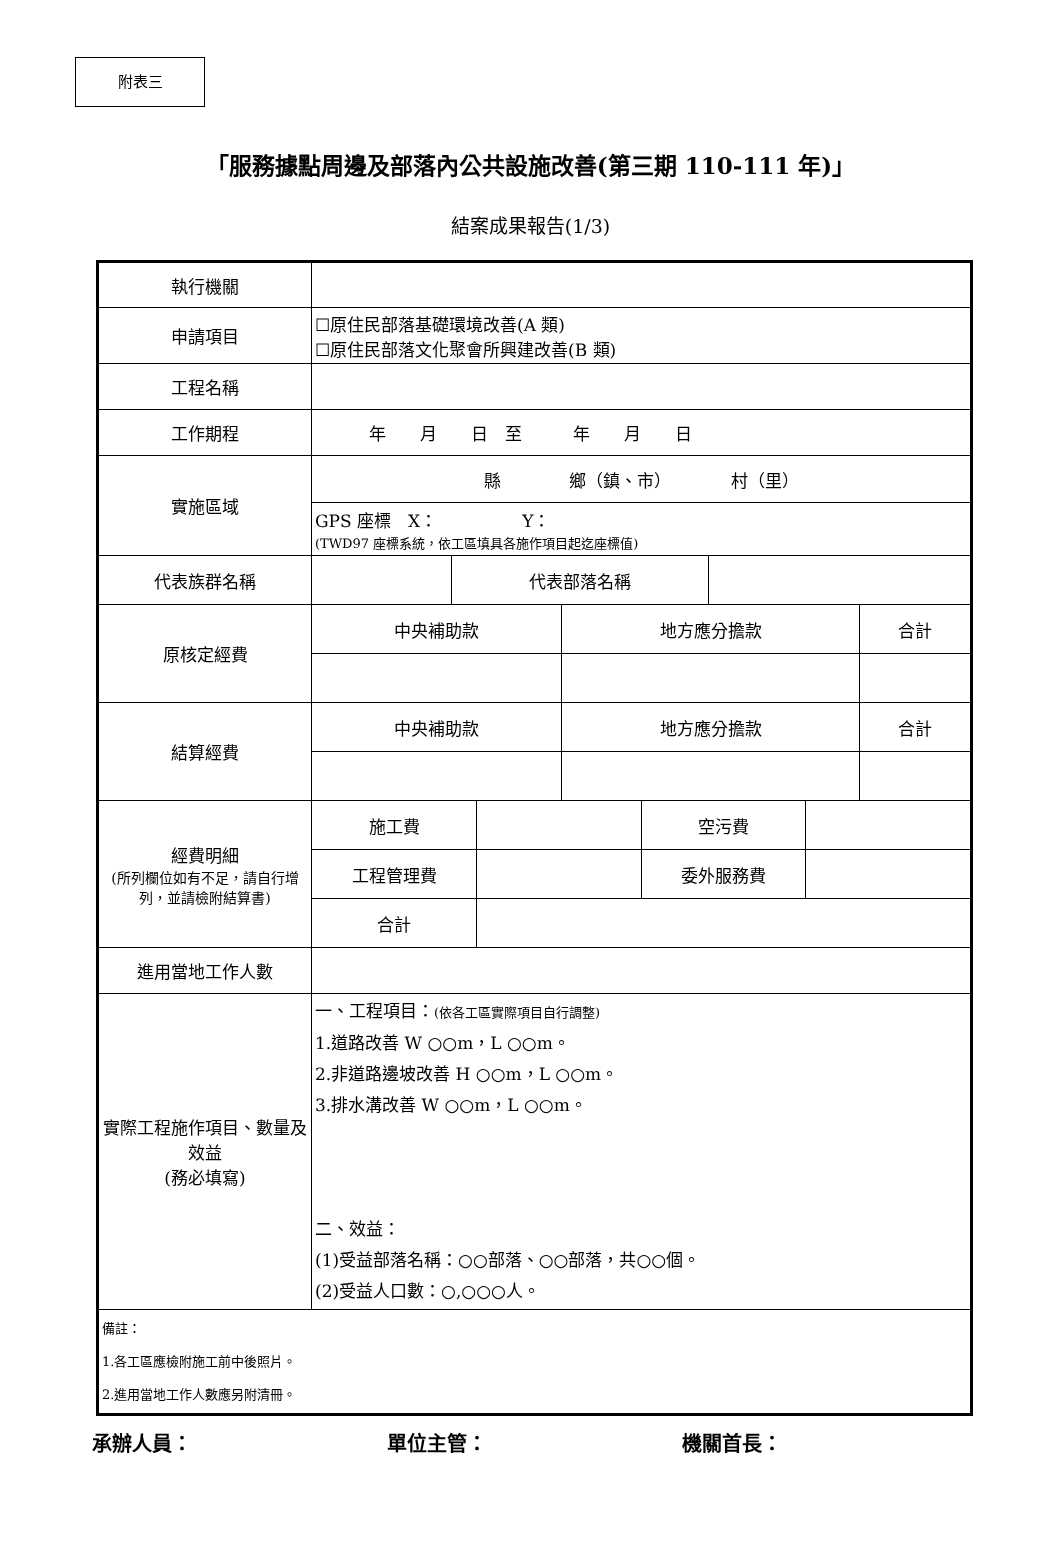附表三
「服務據點周邊及部落內公共設施改善(第三期 110-111 年)」
結案成果報告(1/3)
| 執行機關 | |
| 申請項目 | ☐原住民部落基礎環境改善(A 類) ☐原住民部落文化聚會所興建改善(B 類) |
| 工程名稱 | |
| 工作期程 | 年 月 日 至 年 月 日 |
| 實施區域 | 縣 鄉（鎮、市） 村（里） |
| | GPS 座標 X： Y： (TWD97 座標系統，依工區填具各施作項目起迄座標值) |
| 代表族群名稱 | / / 代表部落名稱 / / |
| 原核定經費 | / 中央補助款 / 地方應分擔款 / 合計 / |
| 結算經費 | / 中央補助款 / 地方應分擔款 / 合計 / |
| 經費明細 (所列欄位如有不足，請自行增列，並請檢附結算書) | / 施工費 / / 空污費 / / / 工程管理費 / / 委外服務費 / / / 合計 / / / / |
| 進用當地工作人數 | |
| 實際工程施作項目、數量及效益 (務必填寫) | 一、工程項目： (依各工區實際項目自行調整) 1.道路改善 W ○○m，L ○○m。 2.非道路邊坡改善 H ○○m，L ○○m。 3.排水溝改善 W ○○m，L ○○m。 二、效益： (1)受益部落名稱：○○部落、○○部落，共○○個。 (2)受益人口數：○,○○○人。 |
| 備註： 1.各工區應檢附施工前中後照片。 2.進用當地工作人數應另附清冊。 | |
承辦人員： 單位主管： 機關首長：